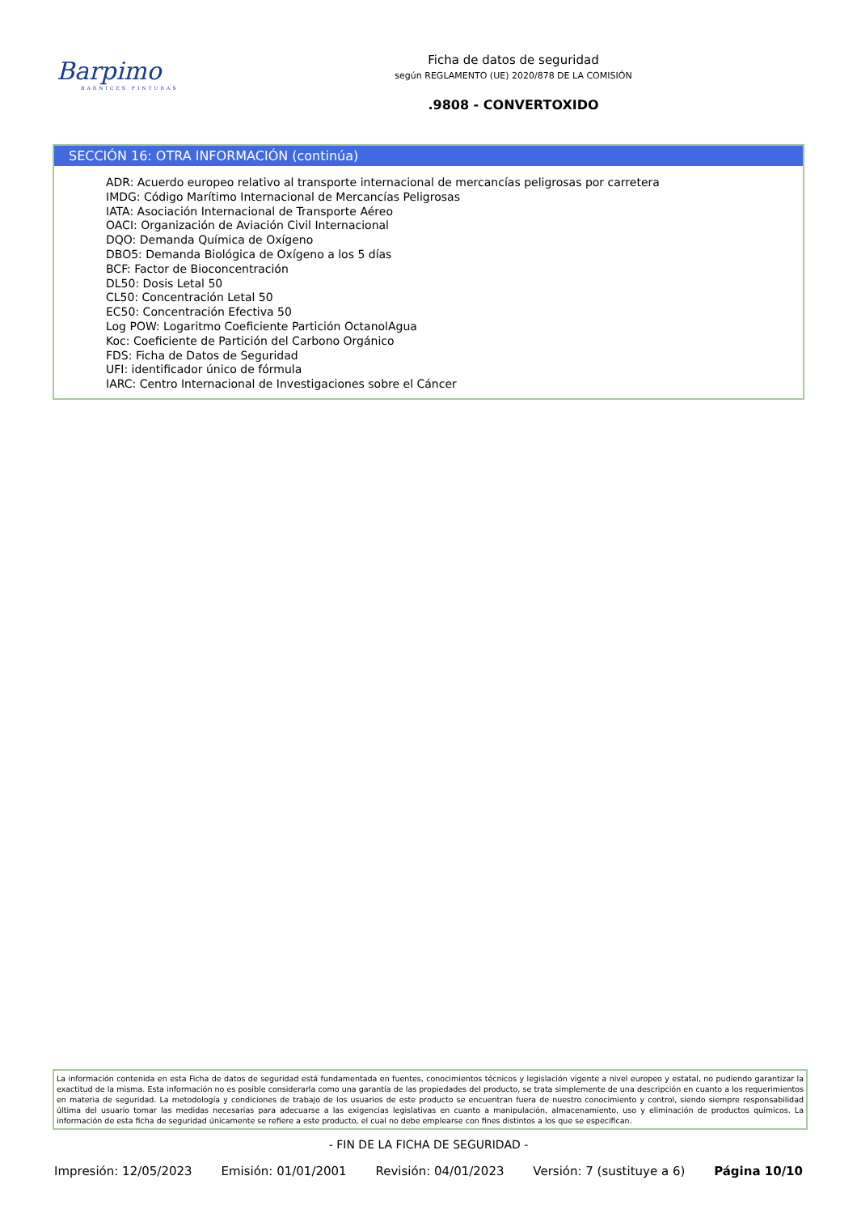Barpimo
BARNICES PINTURAS
Ficha de datos de seguridad
según REGLAMENTO (UE) 2020/878 DE LA COMISIÓN
.9808 - CONVERTOXIDO
SECCIÓN 16: OTRA INFORMACIÓN (continúa)
ADR: Acuerdo europeo relativo al transporte internacional de mercancías peligrosas por carretera
IMDG: Código Marítimo Internacional de Mercancías Peligrosas
IATA: Asociación Internacional de Transporte Aéreo
OACI: Organización de Aviación Civil Internacional
DQO: Demanda Química de Oxígeno
DBO5: Demanda Biológica de Oxígeno a los 5 días
BCF: Factor de Bioconcentración
DL50: Dosis Letal 50
CL50: Concentración Letal 50
EC50: Concentración Efectiva 50
Log POW: Logaritmo Coeficiente Partición OctanolAgua
Koc: Coeficiente de Partición del Carbono Orgánico
FDS: Ficha de Datos de Seguridad
UFI: identificador único de fórmula
IARC: Centro Internacional de Investigaciones sobre el Cáncer
La información contenida en esta Ficha de datos de seguridad está fundamentada en fuentes, conocimientos técnicos y legislación vigente a nivel europeo y estatal, no pudiendo garantizar la exactitud de la misma. Esta información no es posible considerarla como una garantía de las propiedades del producto, se trata simplemente de una descripción en cuanto a los requerimientos en materia de seguridad. La metodología y condiciones de trabajo de los usuarios de este producto se encuentran fuera de nuestro conocimiento y control, siendo siempre responsabilidad última del usuario tomar las medidas necesarias para adecuarse a las exigencias legislativas en cuanto a manipulación, almacenamiento, uso y eliminación de productos químicos. La información de esta ficha de seguridad únicamente se refiere a este producto, el cual no debe emplearse con fines distintos a los que se especifican.
- FIN DE LA FICHA DE SEGURIDAD -
Impresión: 12/05/2023 Emisión: 01/01/2001 Revisión: 04/01/2023 Versión: 7 (sustituye a 6) Página 10/10